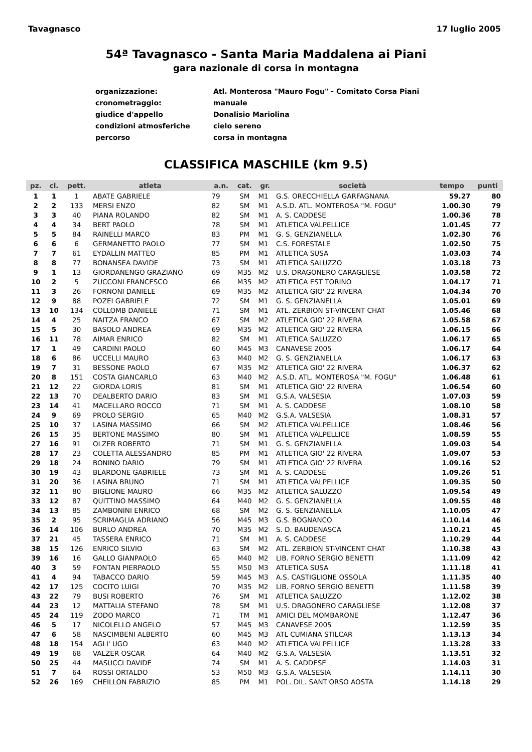Tavagnasco 17 luglio 2005
54ª Tavagnasco - Santa Maria Maddalena ai Piani
gara nazionale di corsa in montagna
organizzazione: Atl. Monterosa "Mauro Fogu" - Comitato Corsa Piani
cronometraggio: manuale
giudice d'appello Donalisio Mariolina
condizioni atmosferiche cielo sereno
percorso corsa in montagna
CLASSIFICA MASCHILE (km 9.5)
| pz. | cl. | pett. | atleta | a.n. | cat. | gr. | società | tempo | punti |
| --- | --- | --- | --- | --- | --- | --- | --- | --- | --- |
| 1 | 1 | 1 | ABATE GABRIELE | 79 | SM | M1 | G.S. ORECCHIELLA GARFAGNANA | 59.27 | 80 |
| 2 | 2 | 133 | MERSI ENZO | 82 | SM | M1 | A.S.D. ATL. MONTEROSA "M. FOGU" | 1.00.30 | 79 |
| 3 | 3 | 40 | PIANA ROLANDO | 82 | SM | M1 | A. S. CADDESE | 1.00.36 | 78 |
| 4 | 4 | 34 | BERT PAOLO | 78 | SM | M1 | ATLETICA VALPELLICE | 1.01.45 | 77 |
| 5 | 5 | 84 | RAINELLI MARCO | 83 | PM | M1 | G. S. GENZIANELLA | 1.02.30 | 76 |
| 6 | 6 | 6 | GERMANETTO PAOLO | 77 | SM | M1 | C.S. FORESTALE | 1.02.50 | 75 |
| 7 | 7 | 61 | EYDALLIN MATTEO | 85 | PM | M1 | ATLETICA SUSA | 1.03.03 | 74 |
| 8 | 8 | 77 | BONANSEA DAVIDE | 73 | SM | M1 | ATLETICA SALUZZO | 1.03.18 | 73 |
| 9 | 1 | 13 | GIORDANENGO GRAZIANO | 69 | M35 | M2 | U.S. DRAGONERO CARAGLIESE | 1.03.58 | 72 |
| 10 | 2 | 5 | ZUCCONI FRANCESCO | 66 | M35 | M2 | ATLETICA EST TORINO | 1.04.17 | 71 |
| 11 | 3 | 26 | FORNONI DANIELE | 69 | M35 | M2 | ATLETICA GIO' 22 RIVERA | 1.04.34 | 70 |
| 12 | 9 | 88 | POZEI GABRIELE | 72 | SM | M1 | G. S. GENZIANELLA | 1.05.01 | 69 |
| 13 | 10 | 134 | COLLOMB DANIELE | 71 | SM | M1 | ATL. ZERBION ST-VINCENT CHAT | 1.05.46 | 68 |
| 14 | 4 | 25 | NAITZA FRANCO | 67 | SM | M2 | ATLETICA GIO' 22 RIVERA | 1.05.58 | 67 |
| 15 | 5 | 30 | BASOLO ANDREA | 69 | M35 | M2 | ATLETICA GIO' 22 RIVERA | 1.06.15 | 66 |
| 16 | 11 | 78 | AIMAR ENRICO | 82 | SM | M1 | ATLETICA SALUZZO | 1.06.17 | 65 |
| 17 | 1 | 49 | CARDINI PAOLO | 60 | M45 | M3 | CANAVESE 2005 | 1.06.17 | 64 |
| 18 | 6 | 86 | UCCELLI MAURO | 63 | M40 | M2 | G. S. GENZIANELLA | 1.06.17 | 63 |
| 19 | 7 | 31 | BESSONE PAOLO | 67 | M35 | M2 | ATLETICA GIO' 22 RIVERA | 1.06.37 | 62 |
| 20 | 8 | 151 | COSTA GIANCARLO | 63 | M40 | M2 | A.S.D. ATL. MONTEROSA "M. FOGU" | 1.06.48 | 61 |
| 21 | 12 | 22 | GIORDA LORIS | 81 | SM | M1 | ATLETICA GIO' 22 RIVERA | 1.06.54 | 60 |
| 22 | 13 | 70 | DEALBERTO DARIO | 83 | SM | M1 | G.S.A. VALSESIA | 1.07.03 | 59 |
| 23 | 14 | 41 | MACELLARO ROCCO | 71 | SM | M1 | A. S. CADDESE | 1.08.10 | 58 |
| 24 | 9 | 69 | PROLO SERGIO | 65 | M40 | M2 | G.S.A. VALSESIA | 1.08.31 | 57 |
| 25 | 10 | 37 | LASINA MASSIMO | 66 | SM | M2 | ATLETICA VALPELLICE | 1.08.46 | 56 |
| 26 | 15 | 35 | BERTONE MASSIMO | 80 | SM | M1 | ATLETICA VALPELLICE | 1.08.59 | 55 |
| 27 | 16 | 91 | OLZER ROBERTO | 71 | SM | M1 | G. S. GENZIANELLA | 1.09.03 | 54 |
| 28 | 17 | 23 | COLETTA ALESSANDRO | 85 | PM | M1 | ATLETICA GIO' 22 RIVERA | 1.09.07 | 53 |
| 29 | 18 | 24 | BONINO DARIO | 79 | SM | M1 | ATLETICA GIO' 22 RIVERA | 1.09.16 | 52 |
| 30 | 19 | 43 | BLARDONE GABRIELE | 73 | SM | M1 | A. S. CADDESE | 1.09.26 | 51 |
| 31 | 20 | 36 | LASINA BRUNO | 71 | SM | M1 | ATLETICA VALPELLICE | 1.09.35 | 50 |
| 32 | 11 | 80 | BIGLIONE MAURO | 66 | M35 | M2 | ATLETICA SALUZZO | 1.09.54 | 49 |
| 33 | 12 | 87 | QUITTINO MASSIMO | 64 | M40 | M2 | G. S. GENZIANELLA | 1.09.55 | 48 |
| 34 | 13 | 85 | ZAMBONINI ENRICO | 68 | SM | M2 | G. S. GENZIANELLA | 1.10.05 | 47 |
| 35 | 2 | 95 | SCRIMAGLIA ADRIANO | 56 | M45 | M3 | G.S. BOGNANCO | 1.10.14 | 46 |
| 36 | 14 | 106 | BURLO ANDREA | 70 | M35 | M2 | S. D. BAUDENASCA | 1.10.21 | 45 |
| 37 | 21 | 45 | TASSERA ENRICO | 71 | SM | M1 | A. S. CADDESE | 1.10.29 | 44 |
| 38 | 15 | 126 | ENRICO SILVIO | 63 | SM | M2 | ATL. ZERBION ST-VINCENT CHAT | 1.10.38 | 43 |
| 39 | 16 | 16 | GALLO GIANPAOLO | 65 | M40 | M2 | LIB. FORNO SERGIO BENETTI | 1.11.09 | 42 |
| 40 | 3 | 59 | FONTAN PIERPAOLO | 55 | M50 | M3 | ATLETICA SUSA | 1.11.18 | 41 |
| 41 | 4 | 94 | TABACCO DARIO | 59 | M45 | M3 | A.S. CASTIGLIONE OSSOLA | 1.11.35 | 40 |
| 42 | 17 | 125 | COCITO LUIGI | 70 | M35 | M2 | LIB. FORNO SERGIO BENETTI | 1.11.58 | 39 |
| 43 | 22 | 79 | BUSI ROBERTO | 76 | SM | M1 | ATLETICA SALUZZO | 1.12.02 | 38 |
| 44 | 23 | 12 | MATTALIA STEFANO | 78 | SM | M1 | U.S. DRAGONERO CARAGLIESE | 1.12.08 | 37 |
| 45 | 24 | 119 | ZODO MARCO | 71 | TM | M1 | AMICI DEL MOMBARONE | 1.12.47 | 36 |
| 46 | 5 | 17 | NICOLELLO ANGELO | 57 | M45 | M3 | CANAVESE 2005 | 1.12.59 | 35 |
| 47 | 6 | 58 | NASCIMBENI ALBERTO | 60 | M45 | M3 | ATL CUMIANA STILCAR | 1.13.13 | 34 |
| 48 | 18 | 154 | AGLI' UGO | 63 | M40 | M2 | ATLETICA VALPELLICE | 1.13.28 | 33 |
| 49 | 19 | 68 | VALZER OSCAR | 64 | M40 | M2 | G.S.A. VALSESIA | 1.13.51 | 32 |
| 50 | 25 | 44 | MASUCCI DAVIDE | 74 | SM | M1 | A. S. CADDESE | 1.14.03 | 31 |
| 51 | 7 | 64 | ROSSI ORTALDO | 53 | M50 | M3 | G.S.A. VALSESIA | 1.14.11 | 30 |
| 52 | 26 | 169 | CHEILLON FABRIZIO | 85 | PM | M1 | POL. DIL. SANT'ORSO AOSTA | 1.14.18 | 29 |